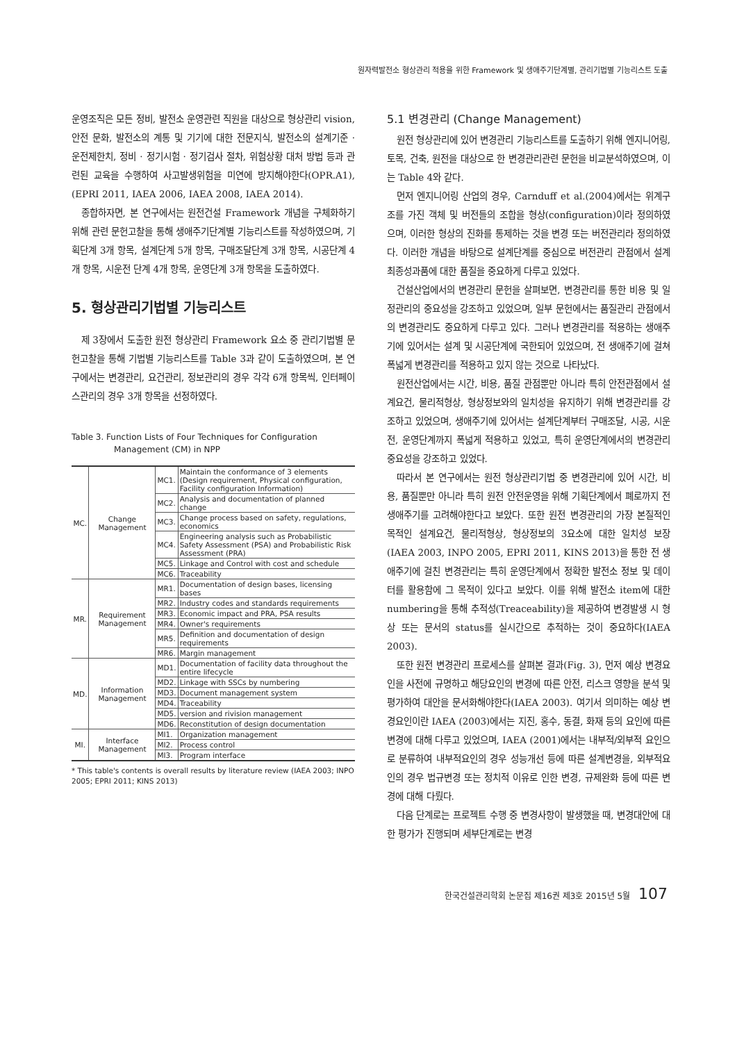원자력발전소 형상관리 적용을 위한 Framework 및 생애주기단계별, 관리기법별 기능리스트 도출
운영조직은 모든 정비, 발전소 운영관련 직원을 대상으로 형상관리 vision, 안전 문화, 발전소의 계통 및 기기에 대한 전문지식, 발전소의 설계기준 · 운전제한치, 정비 · 정기시험 · 정기검사 절차, 위험상황 대처 방법 등과 관련된 교육을 수행하여 사고발생위험을 미연에 방지해야한다(OPR.A1), (EPRI 2011, IAEA 2006, IAEA 2008, IAEA 2014).
종합하자면, 본 연구에서는 원전건설 Framework 개념을 구체화하기 위해 관련 문헌고찰을 통해 생애주기단계별 기능리스트를 작성하였으며, 기획단계 3개 항목, 설계단계 5개 항목, 구매조달단계 3개 항목, 시공단계 4개 항목, 시운전 단계 4개 항목, 운영단계 3개 항목을 도출하였다.
5. 형상관리기법별 기능리스트
제 3장에서 도출한 원전 형상관리 Framework 요소 중 관리기법별 문헌고찰을 통해 기법별 기능리스트를 Table 3과 같이 도출하였으며, 본 연구에서는 변경관리, 요건관리, 정보관리의 경우 각각 6개 항목씩, 인터페이스관리의 경우 3개 항목을 선정하였다.
Table 3. Function Lists of Four Techniques for Configuration
Management (CM) in NPP
| MC. | Change Management | MC1. | Maintain the conformance of 3 elements (Design requirement, Physical configuration, Facility configuration Information) |
| | | MC2. | Analysis and documentation of planned change |
| | | MC3. | Change process based on safety, regulations, economics |
| | | MC4. | Engineering analysis such as Probabilistic Safety Assessment (PSA) and Probabilistic Risk Assessment (PRA) |
| | | MC5. | Linkage and Control with cost and schedule |
| | | MC6. | Traceability |
| MR. | Requirement Management | MR1. | Documentation of design bases, licensing bases |
| | | MR2. | Industry codes and standards requirements |
| | | MR3. | Economic impact and PRA, PSA results |
| | | MR4. | Owner's requirements |
| | | MR5. | Definition and documentation of design requirements |
| | | MR6. | Margin management |
| MD. | Information Management | MD1. | Documentation of facility data throughout the entire lifecycle |
| | | MD2. | Linkage with SSCs by numbering |
| | | MD3. | Document management system |
| | | MD4. | Traceability |
| | | MD5. | version and rivision management |
| | | MD6. | Reconstitution of design documentation |
| MI. | Interface Management | MI1. | Organization management |
| | | MI2. | Process control |
| | | MI3. | Program interface |
* This table's contents is overall results by literature review (IAEA 2003; INPO 2005; EPRI 2011; KINS 2013)
5.1 변경관리 (Change Management)
원전 형상관리에 있어 변경관리 기능리스트를 도출하기 위해 엔지니어링, 토목, 건축, 원전을 대상으로 한 변경관리관련 문헌을 비교분석하였으며, 이는 Table 4와 같다.
먼저 엔지니어링 산업의 경우, Carnduff et al.(2004)에서는 위계구조를 가진 객체 및 버전들의 조합을 형상(configuration)이라 정의하였으며, 이러한 형상의 진화를 통제하는 것을 변경 또는 버전관리라 정의하였다. 이러한 개념을 바탕으로 설계단계를 중심으로 버전관리 관점에서 설계 최종성과품에 대한 품질을 중요하게 다루고 있었다.
건설산업에서의 변경관리 문헌을 살펴보면, 변경관리를 통한 비용 및 일정관리의 중요성을 강조하고 있었으며, 일부 문헌에서는 품질관리 관점에서의 변경관리도 중요하게 다루고 있다. 그러나 변경관리를 적용하는 생애주기에 있어서는 설계 및 시공단계에 국한되어 있었으며, 전 생애주기에 걸쳐 폭넓게 변경관리를 적용하고 있지 않는 것으로 나타났다.
원전산업에서는 시간, 비용, 품질 관점뿐만 아니라 특히 안전관점에서 설계요건, 물리적형상, 형상정보와의 일치성을 유지하기 위해 변경관리를 강조하고 있었으며, 생애주기에 있어서는 설계단계부터 구매조달, 시공, 시운전, 운영단계까지 폭넓게 적용하고 있었고, 특히 운영단계에서의 변경관리 중요성을 강조하고 있었다.
따라서 본 연구에서는 원전 형상관리기법 중 변경관리에 있어 시간, 비용, 품질뿐만 아니라 특히 원전 안전운영을 위해 기획단계에서 폐로까지 전 생애주기를 고려해야한다고 보았다. 또한 원전 변경관리의 가장 본질적인 목적인 설계요건, 물리적형상, 형상정보의 3요소에 대한 일치성 보장(IAEA 2003, INPO 2005, EPRI 2011, KINS 2013)을 통한 전 생애주기에 걸친 변경관리는 특히 운영단계에서 정확한 발전소 정보 및 데이터를 활용함에 그 목적이 있다고 보았다. 이를 위해 발전소 item에 대한 numbering을 통해 추적성(Treaceability)을 제공하여 변경발생 시 형상 또는 문서의 status를 실시간으로 추적하는 것이 중요하다(IAEA 2003).
또한 원전 변경관리 프로세스를 살펴본 결과(Fig. 3), 먼저 예상 변경요인을 사전에 규명하고 해당요인의 변경에 따른 안전, 리스크 영향을 분석 및 평가하여 대안을 문서화해야한다(IAEA 2003). 여기서 의미하는 예상 변경요인이란 IAEA (2003)에서는 지진, 홍수, 동결, 화재 등의 요인에 따른 변경에 대해 다루고 있었으며, IAEA (2001)에서는 내부적/외부적 요인으로 분류하여 내부적요인의 경우 성능개선 등에 따른 설계변경을, 외부적요인의 경우 법규변경 또는 정치적 이유로 인한 변경, 규제완화 등에 따른 변경에 대해 다뤘다.
다음 단계로는 프로젝트 수행 중 변경사항이 발생했을 때, 변경대안에 대한 평가가 진행되며 세부단계로는 변경
한국건설관리학회 논문집 제16권 제3호 2015년 5월 107